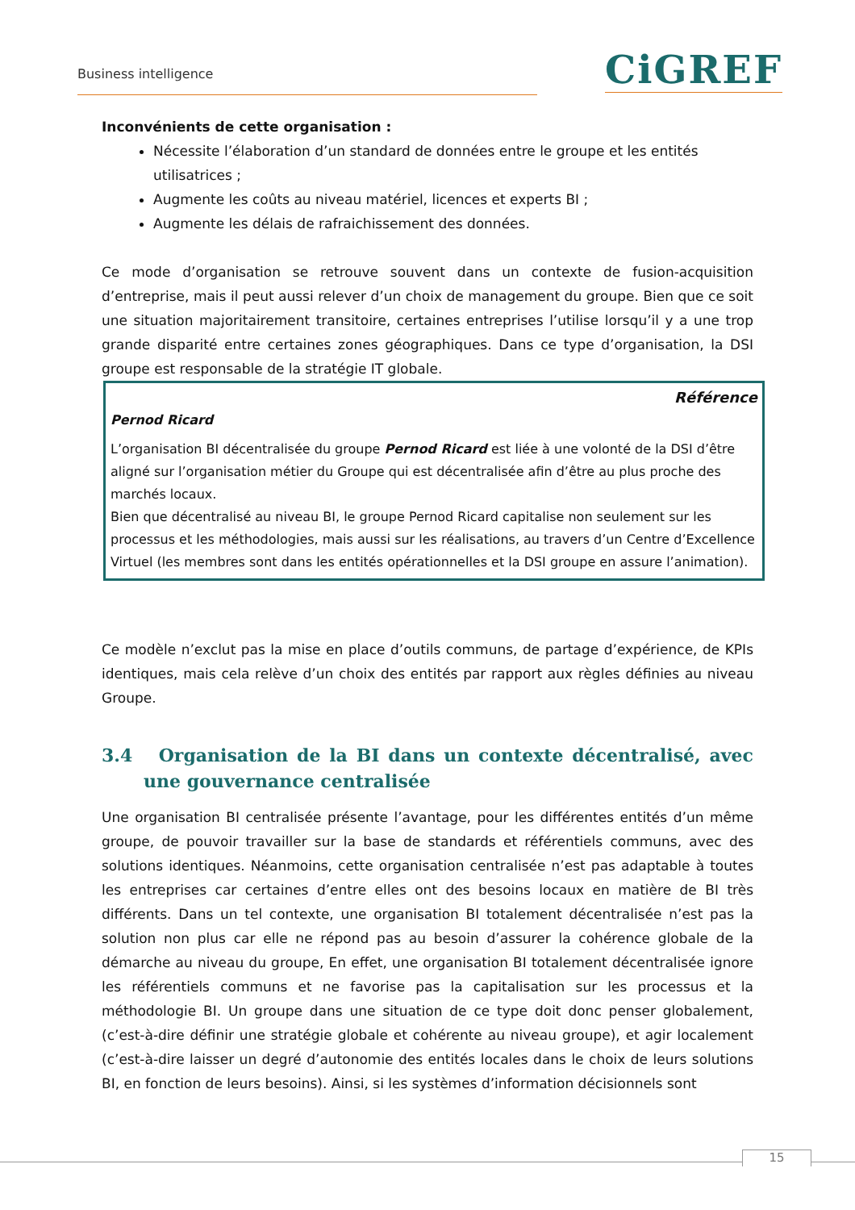Business intelligence CiGREF
Inconvénients de cette organisation :
Nécessite l’élaboration d’un standard de données entre le groupe et les entités utilisatrices ;
Augmente les coûts au niveau matériel, licences et experts BI ;
Augmente les délais de rafraichissement des données.
Ce mode d’organisation se retrouve souvent dans un contexte de fusion-acquisition d’entreprise, mais il peut aussi relever d’un choix de management du groupe. Bien que ce soit une situation majoritairement transitoire, certaines entreprises l’utilise lorsqu’il y a une trop grande disparité entre certaines zones géographiques. Dans ce type d’organisation, la DSI groupe est responsable de la stratégie IT globale.
Référence
Pernod Ricard
L’organisation BI décentralisée du groupe Pernod Ricard est liée à une volonté de la DSI d’être aligné sur l’organisation métier du Groupe qui est décentralisée afin d’être au plus proche des marchés locaux.
Bien que décentralisé au niveau BI, le groupe Pernod Ricard capitalise non seulement sur les processus et les méthodologies, mais aussi sur les réalisations, au travers d’un Centre d’Excellence Virtuel (les membres sont dans les entités opérationnelles et la DSI groupe en assure l’animation).
Ce modèle n’exclut pas la mise en place d’outils communs, de partage d’expérience, de KPIs identiques, mais cela relève d’un choix des entités par rapport aux règles définies au niveau Groupe.
3.4 Organisation de la BI dans un contexte décentralisé, avec une gouvernance centralisée
Une organisation BI centralisée présente l’avantage, pour les différentes entités d’un même groupe, de pouvoir travailler sur la base de standards et référentiels communs, avec des solutions identiques. Néanmoins, cette organisation centralisée n’est pas adaptable à toutes les entreprises car certaines d’entre elles ont des besoins locaux en matière de BI très différents. Dans un tel contexte, une organisation BI totalement décentralisée n’est pas la solution non plus car elle ne répond pas au besoin d’assurer la cohérence globale de la démarche au niveau du groupe, En effet, une organisation BI totalement décentralisée ignore les référentiels communs et ne favorise pas la capitalisation sur les processus et la méthodologie BI. Un groupe dans une situation de ce type doit donc penser globalement, (c’est-à-dire définir une stratégie globale et cohérente au niveau groupe), et agir localement (c’est-à-dire laisser un degré d’autonomie des entités locales dans le choix de leurs solutions BI, en fonction de leurs besoins). Ainsi, si les systèmes d’information décisionnels sont
15